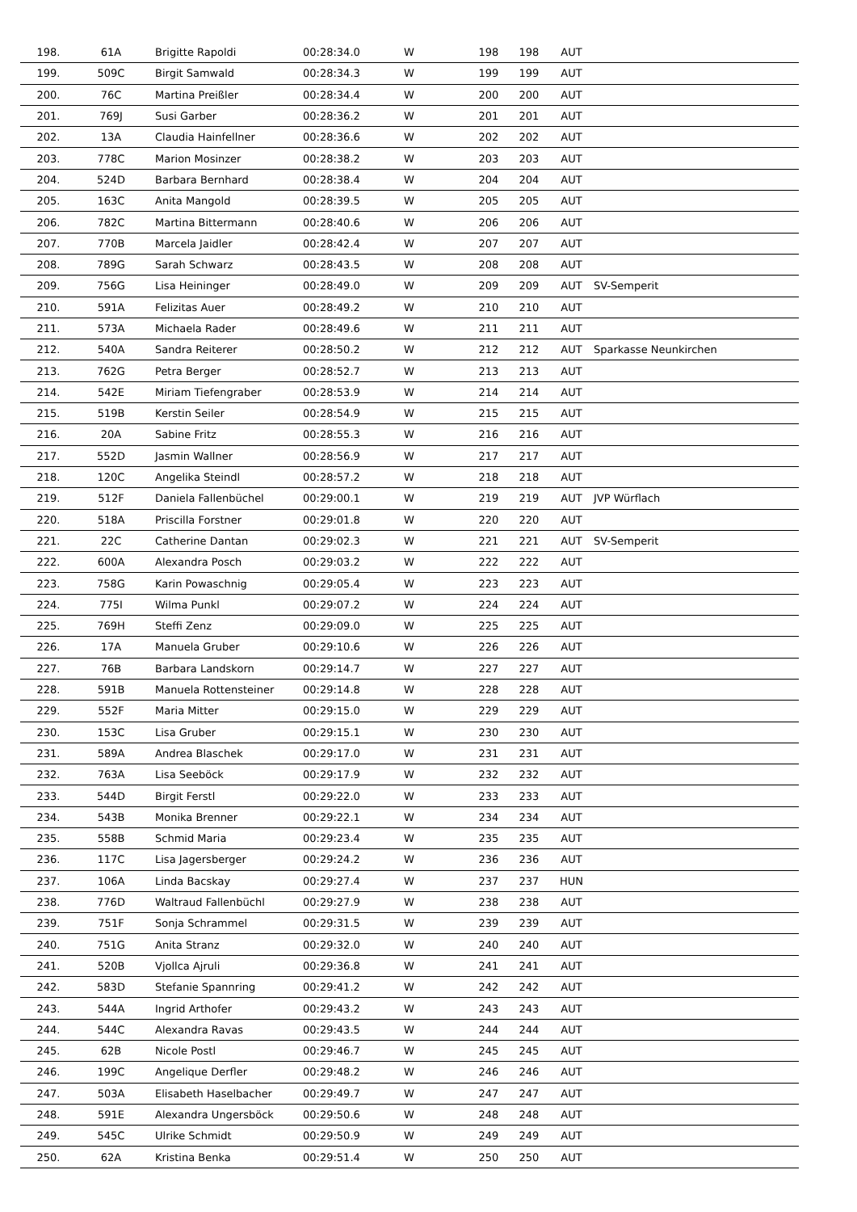| 198. | 61A | Brigitte Rapoldi | 00:28:34.0 | W | 198 | 198 | AUT | |
| 199. | 509C | Birgit Samwald | 00:28:34.3 | W | 199 | 199 | AUT | |
| 200. | 76C | Martina Preißler | 00:28:34.4 | W | 200 | 200 | AUT | |
| 201. | 769J | Susi Garber | 00:28:36.2 | W | 201 | 201 | AUT | |
| 202. | 13A | Claudia Hainfellner | 00:28:36.6 | W | 202 | 202 | AUT | |
| 203. | 778C | Marion Mosinzer | 00:28:38.2 | W | 203 | 203 | AUT | |
| 204. | 524D | Barbara Bernhard | 00:28:38.4 | W | 204 | 204 | AUT | |
| 205. | 163C | Anita Mangold | 00:28:39.5 | W | 205 | 205 | AUT | |
| 206. | 782C | Martina Bittermann | 00:28:40.6 | W | 206 | 206 | AUT | |
| 207. | 770B | Marcela Jaidler | 00:28:42.4 | W | 207 | 207 | AUT | |
| 208. | 789G | Sarah Schwarz | 00:28:43.5 | W | 208 | 208 | AUT | |
| 209. | 756G | Lisa Heininger | 00:28:49.0 | W | 209 | 209 | AUT | SV-Semperit |
| 210. | 591A | Felizitas Auer | 00:28:49.2 | W | 210 | 210 | AUT | |
| 211. | 573A | Michaela Rader | 00:28:49.6 | W | 211 | 211 | AUT | |
| 212. | 540A | Sandra Reiterer | 00:28:50.2 | W | 212 | 212 | AUT | Sparkasse Neunkirchen |
| 213. | 762G | Petra Berger | 00:28:52.7 | W | 213 | 213 | AUT | |
| 214. | 542E | Miriam Tiefengraber | 00:28:53.9 | W | 214 | 214 | AUT | |
| 215. | 519B | Kerstin Seiler | 00:28:54.9 | W | 215 | 215 | AUT | |
| 216. | 20A | Sabine Fritz | 00:28:55.3 | W | 216 | 216 | AUT | |
| 217. | 552D | Jasmin Wallner | 00:28:56.9 | W | 217 | 217 | AUT | |
| 218. | 120C | Angelika Steindl | 00:28:57.2 | W | 218 | 218 | AUT | |
| 219. | 512F | Daniela Fallenbüchel | 00:29:00.1 | W | 219 | 219 | AUT | JVP Würflach |
| 220. | 518A | Priscilla Forstner | 00:29:01.8 | W | 220 | 220 | AUT | |
| 221. | 22C | Catherine Dantan | 00:29:02.3 | W | 221 | 221 | AUT | SV-Semperit |
| 222. | 600A | Alexandra Posch | 00:29:03.2 | W | 222 | 222 | AUT | |
| 223. | 758G | Karin Powaschnig | 00:29:05.4 | W | 223 | 223 | AUT | |
| 224. | 775I | Wilma Punkl | 00:29:07.2 | W | 224 | 224 | AUT | |
| 225. | 769H | Steffi Zenz | 00:29:09.0 | W | 225 | 225 | AUT | |
| 226. | 17A | Manuela Gruber | 00:29:10.6 | W | 226 | 226 | AUT | |
| 227. | 76B | Barbara Landskorn | 00:29:14.7 | W | 227 | 227 | AUT | |
| 228. | 591B | Manuela Rottensteiner | 00:29:14.8 | W | 228 | 228 | AUT | |
| 229. | 552F | Maria Mitter | 00:29:15.0 | W | 229 | 229 | AUT | |
| 230. | 153C | Lisa Gruber | 00:29:15.1 | W | 230 | 230 | AUT | |
| 231. | 589A | Andrea Blaschek | 00:29:17.0 | W | 231 | 231 | AUT | |
| 232. | 763A | Lisa Seeböck | 00:29:17.9 | W | 232 | 232 | AUT | |
| 233. | 544D | Birgit Ferstl | 00:29:22.0 | W | 233 | 233 | AUT | |
| 234. | 543B | Monika Brenner | 00:29:22.1 | W | 234 | 234 | AUT | |
| 235. | 558B | Schmid Maria | 00:29:23.4 | W | 235 | 235 | AUT | |
| 236. | 117C | Lisa Jagersberger | 00:29:24.2 | W | 236 | 236 | AUT | |
| 237. | 106A | Linda Bacskay | 00:29:27.4 | W | 237 | 237 | HUN | |
| 238. | 776D | Waltraud Fallenbüchl | 00:29:27.9 | W | 238 | 238 | AUT | |
| 239. | 751F | Sonja Schrammel | 00:29:31.5 | W | 239 | 239 | AUT | |
| 240. | 751G | Anita Stranz | 00:29:32.0 | W | 240 | 240 | AUT | |
| 241. | 520B | Vjollca Ajruli | 00:29:36.8 | W | 241 | 241 | AUT | |
| 242. | 583D | Stefanie Spannring | 00:29:41.2 | W | 242 | 242 | AUT | |
| 243. | 544A | Ingrid Arthofer | 00:29:43.2 | W | 243 | 243 | AUT | |
| 244. | 544C | Alexandra Ravas | 00:29:43.5 | W | 244 | 244 | AUT | |
| 245. | 62B | Nicole Postl | 00:29:46.7 | W | 245 | 245 | AUT | |
| 246. | 199C | Angelique Derfler | 00:29:48.2 | W | 246 | 246 | AUT | |
| 247. | 503A | Elisabeth Haselbacher | 00:29:49.7 | W | 247 | 247 | AUT | |
| 248. | 591E | Alexandra Ungersböck | 00:29:50.6 | W | 248 | 248 | AUT | |
| 249. | 545C | Ulrike Schmidt | 00:29:50.9 | W | 249 | 249 | AUT | |
| 250. | 62A | Kristina Benka | 00:29:51.4 | W | 250 | 250 | AUT | |